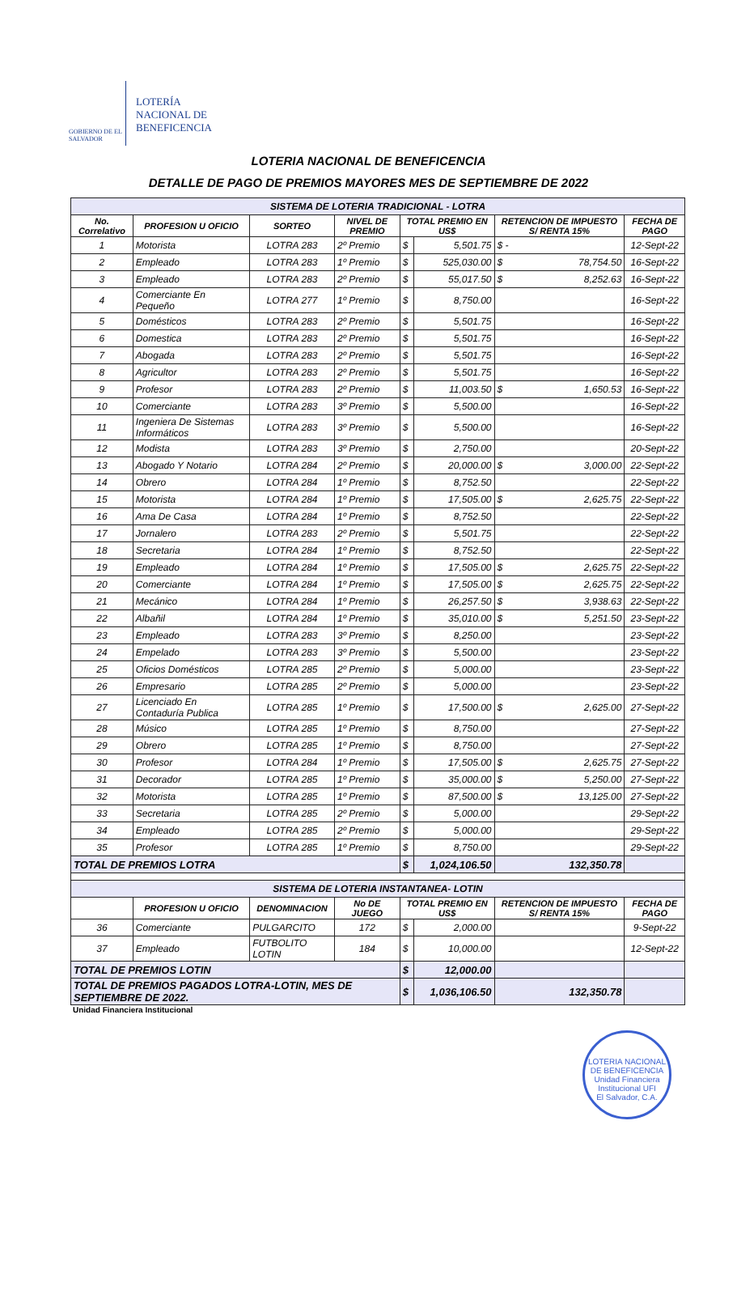GOBIERNO DE EL SALVADOR
LOTERÍA
NACIONAL DE
BENEFICENCIA
LOTERIA NACIONAL DE BENEFICENCIA
DETALLE DE PAGO DE PREMIOS MAYORES MES DE SEPTIEMBRE DE 2022
| SISTEMA DE LOTERIA TRADICIONAL - LOTRA | | | | | | | |
| No. Correlativo | PROFESION U OFICIO | SORTEO | NIVEL DE PREMIO | TOTAL PREMIO EN US$ | | RETENCION DE IMPUESTO S/ RENTA 15% | FECHA DE PAGO |
| 1 | Motorista | LOTRA 283 | 2º Premio | $ | 5,501.75 | $ - | 12-Sept-22 |
| 2 | Empleado | LOTRA 283 | 1º Premio | $ | 525,030.00 | $ 78,754.50 | 16-Sept-22 |
| 3 | Empleado | LOTRA 283 | 2º Premio | $ | 55,017.50 | $ 8,252.63 | 16-Sept-22 |
| 4 | Comerciante En Pequeño | LOTRA 277 | 1º Premio | $ | 8,750.00 | | 16-Sept-22 |
| 5 | Domésticos | LOTRA 283 | 2º Premio | $ | 5,501.75 | | 16-Sept-22 |
| 6 | Domestica | LOTRA 283 | 2º Premio | $ | 5,501.75 | | 16-Sept-22 |
| 7 | Abogada | LOTRA 283 | 2º Premio | $ | 5,501.75 | | 16-Sept-22 |
| 8 | Agricultor | LOTRA 283 | 2º Premio | $ | 5,501.75 | | 16-Sept-22 |
| 9 | Profesor | LOTRA 283 | 2º Premio | $ | 11,003.50 | $ 1,650.53 | 16-Sept-22 |
| 10 | Comerciante | LOTRA 283 | 3º Premio | $ | 5,500.00 | | 16-Sept-22 |
| 11 | Ingeniera De Sistemas Informáticos | LOTRA 283 | 3º Premio | $ | 5,500.00 | | 16-Sept-22 |
| 12 | Modista | LOTRA 283 | 3º Premio | $ | 2,750.00 | | 20-Sept-22 |
| 13 | Abogado Y Notario | LOTRA 284 | 2º Premio | $ | 20,000.00 | $ 3,000.00 | 22-Sept-22 |
| 14 | Obrero | LOTRA 284 | 1º Premio | $ | 8,752.50 | | 22-Sept-22 |
| 15 | Motorista | LOTRA 284 | 1º Premio | $ | 17,505.00 | $ 2,625.75 | 22-Sept-22 |
| 16 | Ama De Casa | LOTRA 284 | 1º Premio | $ | 8,752.50 | | 22-Sept-22 |
| 17 | Jornalero | LOTRA 283 | 2º Premio | $ | 5,501.75 | | 22-Sept-22 |
| 18 | Secretaria | LOTRA 284 | 1º Premio | $ | 8,752.50 | | 22-Sept-22 |
| 19 | Empleado | LOTRA 284 | 1º Premio | $ | 17,505.00 | $ 2,625.75 | 22-Sept-22 |
| 20 | Comerciante | LOTRA 284 | 1º Premio | $ | 17,505.00 | $ 2,625.75 | 22-Sept-22 |
| 21 | Mecánico | LOTRA 284 | 1º Premio | $ | 26,257.50 | $ 3,938.63 | 22-Sept-22 |
| 22 | Albañil | LOTRA 284 | 1º Premio | $ | 35,010.00 | $ 5,251.50 | 23-Sept-22 |
| 23 | Empleado | LOTRA 283 | 3º Premio | $ | 8,250.00 | | 23-Sept-22 |
| 24 | Empelado | LOTRA 283 | 3º Premio | $ | 5,500.00 | | 23-Sept-22 |
| 25 | Oficios Domésticos | LOTRA 285 | 2º Premio | $ | 5,000.00 | | 23-Sept-22 |
| 26 | Empresario | LOTRA 285 | 2º Premio | $ | 5,000.00 | | 23-Sept-22 |
| 27 | Licenciado En Contaduría Publica | LOTRA 285 | 1º Premio | $ | 17,500.00 | $ 2,625.00 | 27-Sept-22 |
| 28 | Músico | LOTRA 285 | 1º Premio | $ | 8,750.00 | | 27-Sept-22 |
| 29 | Obrero | LOTRA 285 | 1º Premio | $ | 8,750.00 | | 27-Sept-22 |
| 30 | Profesor | LOTRA 284 | 1º Premio | $ | 17,505.00 | $ 2,625.75 | 27-Sept-22 |
| 31 | Decorador | LOTRA 285 | 1º Premio | $ | 35,000.00 | $ 5,250.00 | 27-Sept-22 |
| 32 | Motorista | LOTRA 285 | 1º Premio | $ | 87,500.00 | $ 13,125.00 | 27-Sept-22 |
| 33 | Secretaria | LOTRA 285 | 2º Premio | $ | 5,000.00 | | 29-Sept-22 |
| 34 | Empleado | LOTRA 285 | 2º Premio | $ | 5,000.00 | | 29-Sept-22 |
| 35 | Profesor | LOTRA 285 | 1º Premio | $ | 8,750.00 | | 29-Sept-22 |
| TOTAL DE PREMIOS LOTRA | | | | $ | 1,024,106.50 | 132,350.78 | |
| SISTEMA DE LOTERIA INSTANTANEA- LOTIN | | | | | | | |
| | PROFESION U OFICIO | DENOMINACION | No DE JUEGO | TOTAL PREMIO EN US$ | | RETENCION DE IMPUESTO S/ RENTA 15% | FECHA DE PAGO |
| 36 | Comerciante | PULGARCITO | 172 | $ | 2,000.00 | | 9-Sept-22 |
| 37 | Empleado | FUTBOLITO LOTIN | 184 | $ | 10,000.00 | | 12-Sept-22 |
| TOTAL DE PREMIOS LOTIN | | | | $ | 12,000.00 | | |
| TOTAL DE PREMIOS PAGADOS LOTRA-LOTIN, MES DE SEPTIEMBRE DE 2022. | | | | $ | 1,036,106.50 | 132,350.78 | |
Unidad Financiera Institucional
LOTERIA NACIONAL DE BENEFICENCIA
Unidad Financiera Institucional UFI
El Salvador, C.A.